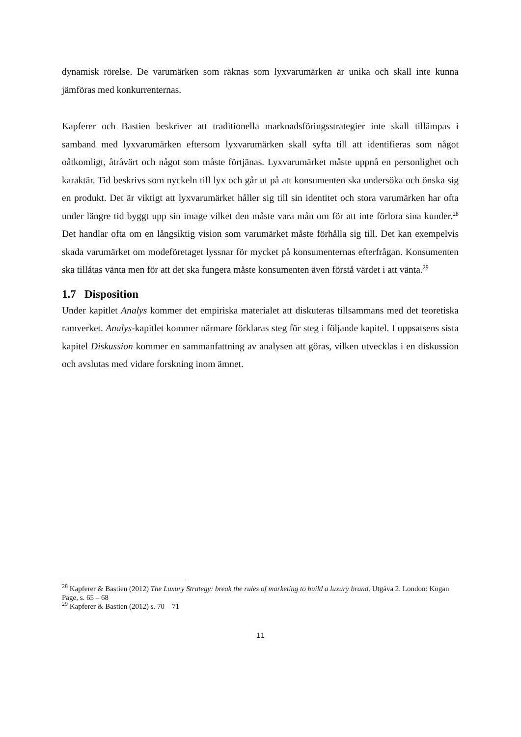dynamisk rörelse. De varumärken som räknas som lyxvarumärken är unika och skall inte kunna jämföras med konkurrenternas.
Kapferer och Bastien beskriver att traditionella marknadsföringsstrategier inte skall tillämpas i samband med lyxvarumärken eftersom lyxvarumärken skall syfta till att identifieras som något oåtkomligt, åtråvärt och något som måste förtjänas. Lyxvarumärket måste uppnå en personlighet och karaktär. Tid beskrivs som nyckeln till lyx och går ut på att konsumenten ska undersöka och önska sig en produkt. Det är viktigt att lyxvarumärket håller sig till sin identitet och stora varumärken har ofta under längre tid byggt upp sin image vilket den måste vara mån om för att inte förlora sina kunder.<sup>28</sup> Det handlar ofta om en långsiktig vision som varumärket måste förhålla sig till. Det kan exempelvis skada varumärket om modeföretaget lyssnar för mycket på konsumenternas efterfrågan. Konsumenten ska tillåtas vänta men för att det ska fungera måste konsumenten även förstå värdet i att vänta.<sup>29</sup>
1.7 Disposition
Under kapitlet Analys kommer det empiriska materialet att diskuteras tillsammans med det teoretiska ramverket. Analys-kapitlet kommer närmare förklaras steg för steg i följande kapitel. I uppsatsens sista kapitel Diskussion kommer en sammanfattning av analysen att göras, vilken utvecklas i en diskussion och avslutas med vidare forskning inom ämnet.
<sup>28</sup> Kapferer & Bastien (2012) The Luxury Strategy: break the rules of marketing to build a luxury brand. Utgåva 2. London: Kogan Page, s. 65 – 68
<sup>29</sup> Kapferer & Bastien (2012) s. 70 – 71
11